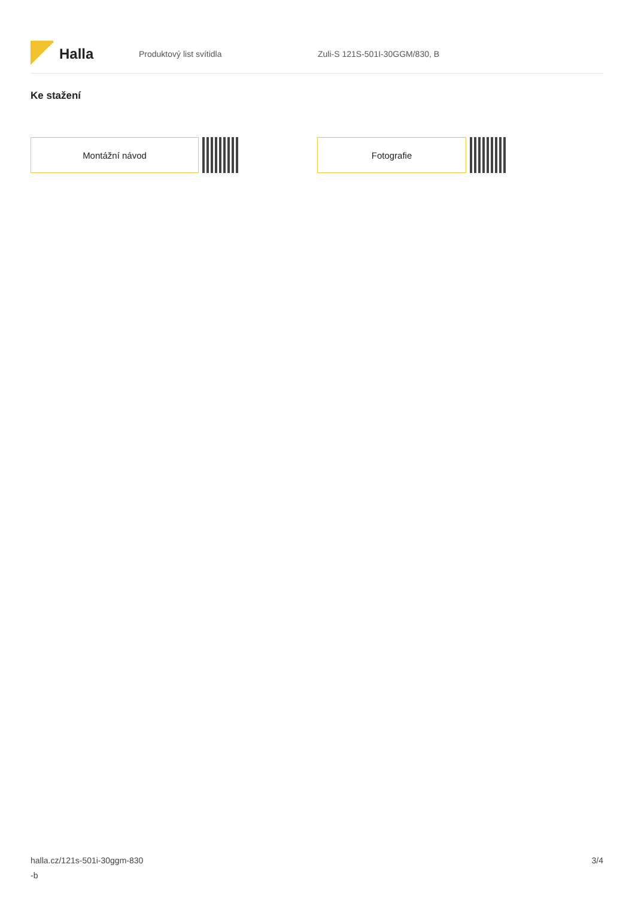Halla
Produktový list svítidla Zuli-S 121S-501I-30GGM/830, B
Ke stažení
Montážní návod Fotografie
halla.cz/121s-501i-30ggm-830
-b
3/4